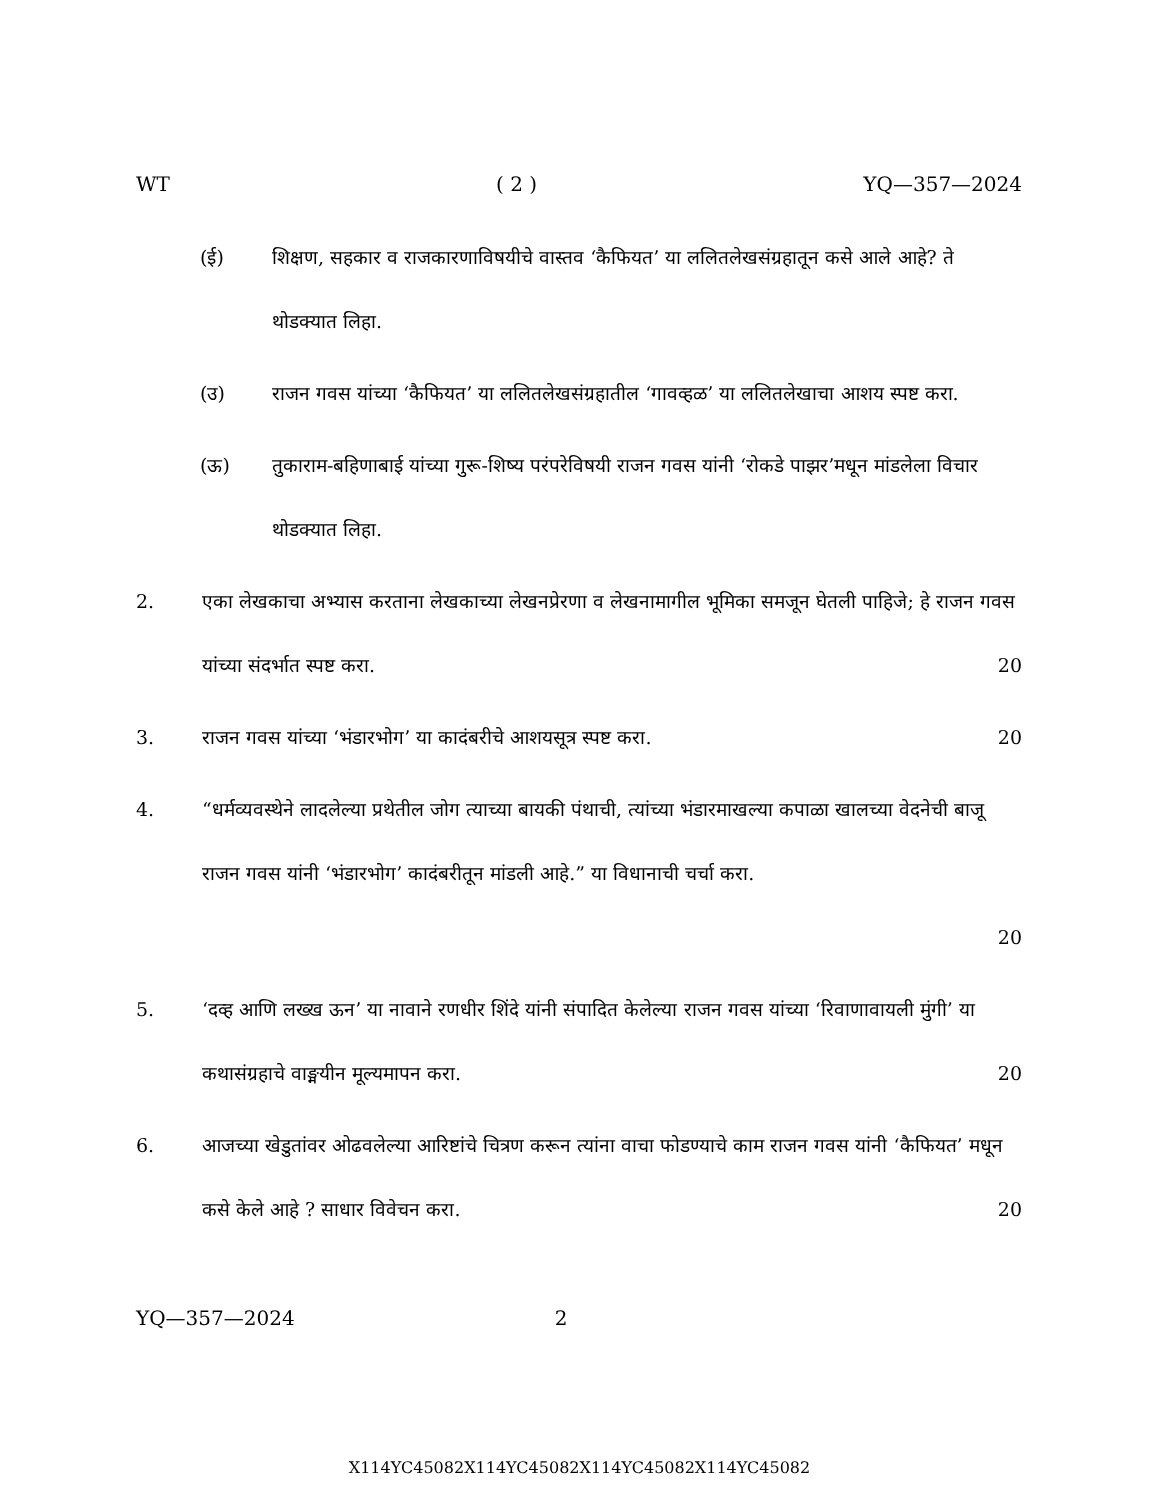WT ( 2 ) YQ—357—2024
(ई) शिक्षण, सहकार व राजकारणाविषयीचे वास्तव ‘कैफियत’ या ललितलेखसंग्रहातून कसे आले आहे? ते थोडक्यात लिहा.
(उ) राजन गवस यांच्या ‘कैफियत’ या ललितलेखसंग्रहातील ‘गावव्हळ’ या ललितलेखाचा आशय स्पष्ट करा.
(ऊ) तुकाराम-बहिणाबाई यांच्या गुरू-शिष्य परंपरेविषयी राजन गवस यांनी ‘रोकडे पाझर’मधून मांडलेला विचार थोडक्यात लिहा.
2. एका लेखकाचा अभ्यास करताना लेखकाच्या लेखनप्रेरणा व लेखनामागील भूमिका समजून घेतली पाहिजे; हे राजन गवस यांच्या संदर्भात स्पष्ट करा.
20
3. राजन गवस यांच्या ‘भंडारभोग’ या कादंबरीचे आशयसूत्र स्पष्ट करा. 20
4. “धर्मव्यवस्थेने लादलेल्या प्रथेतील जोग त्याच्या बायकी पंथाची, त्यांच्या भंडारमाखल्या कपाळा खालच्या वेदनेची बाजू राजन गवस यांनी ‘भंडारभोग’ कादंबरीतून मांडली आहे.” या विधानाची चर्चा करा.
20
5. ‘दव्ह आणि लख्ख ऊन’ या नावाने रणधीर शिंदे यांनी संपादित केलेल्या राजन गवस यांच्या ‘रिवाणावायली मुंगी’ या कथासंग्रहाचे वाङ्मयीन मूल्यमापन करा. 20
6. आजच्या खेडुतांवर ओढवलेल्या आरिष्टांचे चित्रण करून त्यांना वाचा फोडण्याचे काम राजन गवस यांनी ‘कैफियत’ मधून कसे केले आहे ? साधार विवेचन करा. 20
YQ—357—2024 2
X114YC45082X114YC45082X114YC45082X114YC45082